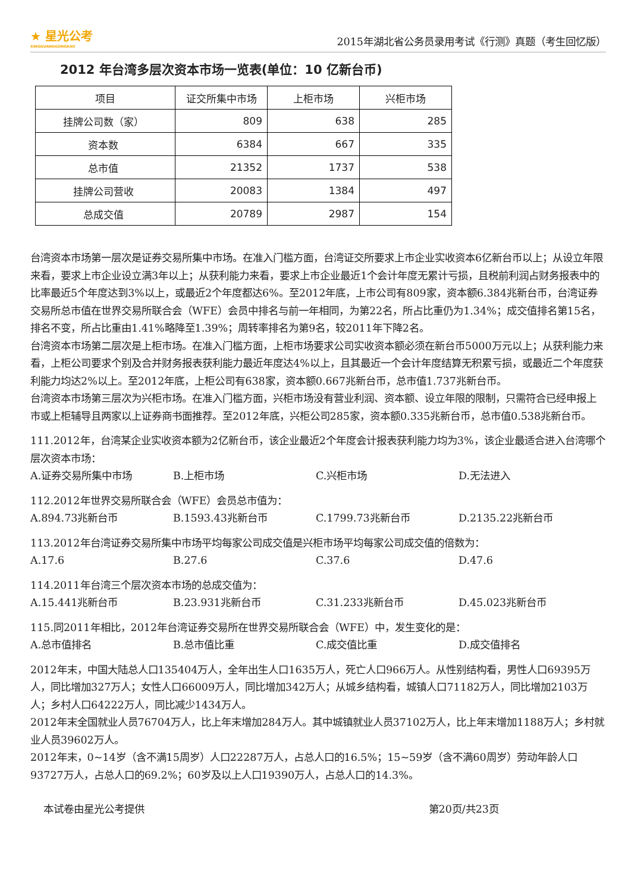★ 星光公考
XINGGUANGGONGKAO
2015年湖北省公务员录用考试《行测》真题（考生回忆版）
2012 年台湾多层次资本市场一览表(单位：10 亿新台币)
| 项目 | 证交所集中市场 | 上柜市场 | 兴柜市场 |
| --- | --- | --- | --- |
| 挂牌公司数（家） | 809 | 638 | 285 |
| 资本数 | 6384 | 667 | 335 |
| 总市值 | 21352 | 1737 | 538 |
| 挂牌公司营收 | 20083 | 1384 | 497 |
| 总成交值 | 20789 | 2987 | 154 |
台湾资本市场第一层次是证券交易所集中市场。在准入门槛方面，台湾证交所要求上市企业实收资本6亿新台币以上；从设立年限来看，要求上市企业设立满3年以上；从获利能力来看，要求上市企业最近1个会计年度无累计亏损，且税前利润占财务报表中的比率最近5个年度达到3%以上，或最近2个年度都达6%。至2012年底，上市公司有809家，资本额6.384兆新台币，台湾证券交易所总市值在世界交易所联合会（WFE）会员中排名与前一年相同，为第22名，所占比重仍为1.34%；成交值排名第15名，排名不变，所占比重由1.41%略降至1.39%；周转率排名为第9名，较2011年下降2名。
台湾资本市场第二层次是上柜市场。在准入门槛方面，上柜市场要求公司实收资本额必须在新台币5000万元以上；从获利能力来看，上柜公司要求个别及合并财务报表获利能力最近年度达4%以上，且其最近一个会计年度结算无积累亏损，或最近二个年度获利能力均达2%以上。至2012年底，上柜公司有638家，资本额0.667兆新台币，总市值1.737兆新台币。
台湾资本市场第三层次为兴柜市场。在准入门槛方面，兴柜市场没有营业利润、资本额、设立年限的限制，只需符合已经申报上市或上柜辅导且两家以上证券商书面推荐。至2012年底，兴柜公司285家，资本额0.335兆新台币，总市值0.538兆新台币。
111.2012年，台湾某企业实收资本额为2亿新台币，该企业最近2个年度会计报表获利能力均为3%，该企业最适合进入台湾哪个层次资本市场：
A.证券交易所集中市场 B.上柜市场 C.兴柜市场 D.无法进入
112.2012年世界交易所联合会（WFE）会员总市值为：
A.894.73兆新台币 B.1593.43兆新台币 C.1799.73兆新台币 D.2135.22兆新台币
113.2012年台湾证券交易所集中市场平均每家公司成交值是兴柜市场平均每家公司成交值的倍数为：
A.17.6 B.27.6 C.37.6 D.47.6
114.2011年台湾三个层次资本市场的总成交值为：
A.15.441兆新台币 B.23.931兆新台币 C.31.233兆新台币 D.45.023兆新台币
115.同2011年相比，2012年台湾证券交易所在世界交易所联合会（WFE）中，发生变化的是：
A.总市值排名 B.总市值比重 C.成交值比重 D.成交值排名
2012年末，中国大陆总人口135404万人，全年出生人口1635万人，死亡人口966万人。从性别结构看，男性人口69395万人，同比增加327万人；女性人口66009万人，同比增加342万人；从城乡结构看，城镇人口71182万人，同比增加2103万人；乡村人口64222万人，同比减少1434万人。
2012年末全国就业人员76704万人，比上年末增加284万人。其中城镇就业人员37102万人，比上年末增加1188万人；乡村就业人员39602万人。
2012年末，0~14岁（含不满15周岁）人口22287万人，占总人口的16.5%；15~59岁（含不满60周岁）劳动年龄人口93727万人，占总人口的69.2%；60岁及以上人口19390万人，占总人口的14.3%。
本试卷由星光公考提供 第20页/共23页